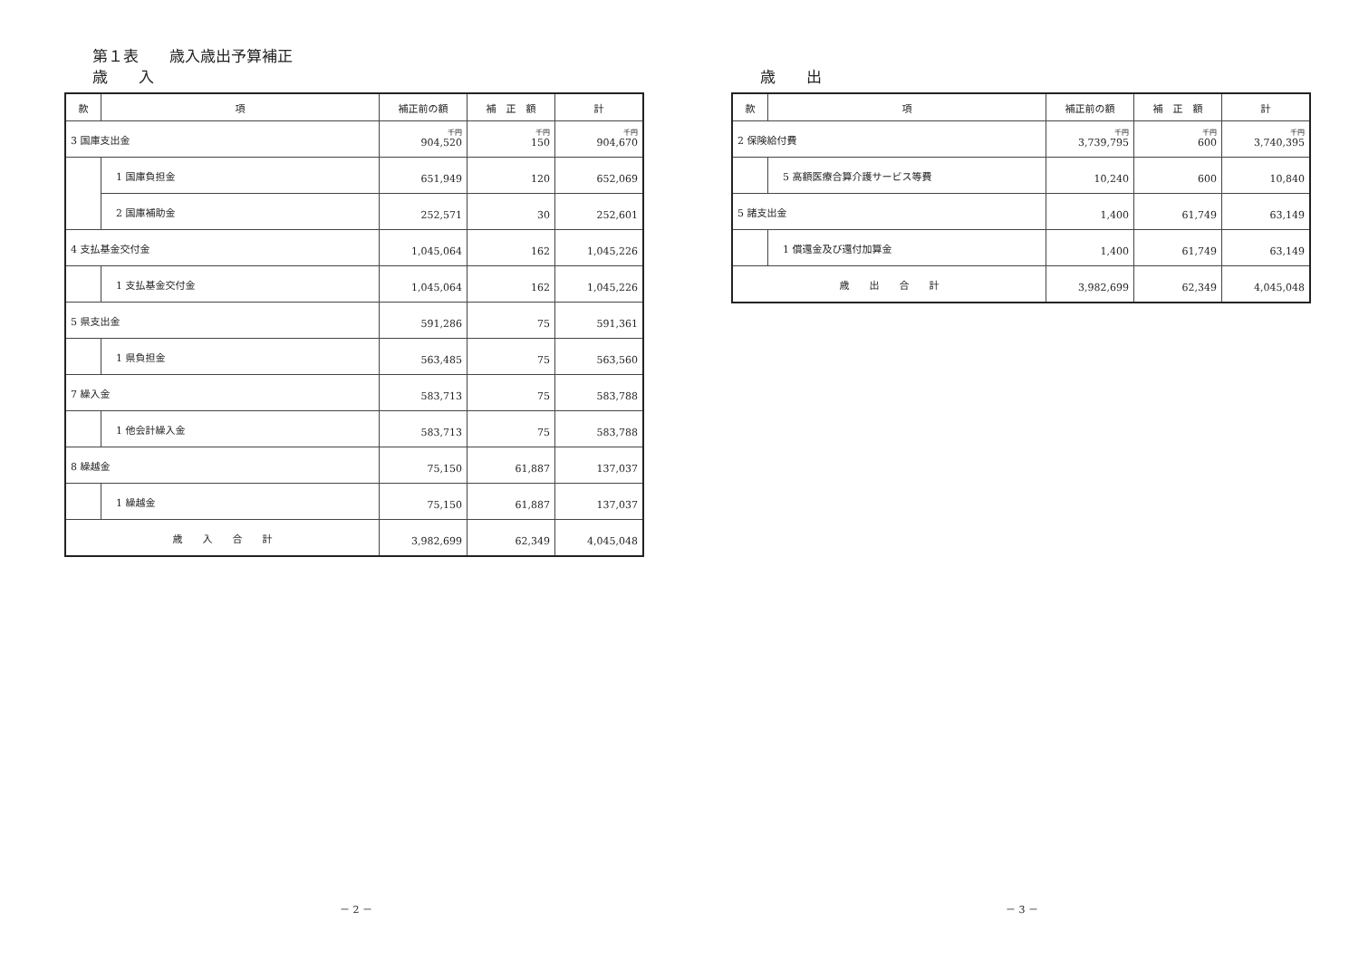第１表　　歳入歳出予算補正
歳　　入
| 款 | 項 | 補正前の額 | 補 正 額 | 計 |
| --- | --- | --- | --- | --- |
| 3 国庫支出金 | | 千円 904,520 | 千円 150 | 千円 904,670 |
| | 1 国庫負担金 | 651,949 | 120 | 652,069 |
| | 2 国庫補助金 | 252,571 | 30 | 252,601 |
| 4 支払基金交付金 | | 1,045,064 | 162 | 1,045,226 |
| | 1 支払基金交付金 | 1,045,064 | 162 | 1,045,226 |
| 5 県支出金 | | 591,286 | 75 | 591,361 |
| | 1 県負担金 | 563,485 | 75 | 563,560 |
| 7 繰入金 | | 583,713 | 75 | 583,788 |
| | 1 他会計繰入金 | 583,713 | 75 | 583,788 |
| 8 繰越金 | | 75,150 | 61,887 | 137,037 |
| | 1 繰越金 | 75,150 | 61,887 | 137,037 |
| 歳 入 合 計 | | 3,982,699 | 62,349 | 4,045,048 |
－ 2 －
歳　　出
| 款 | 項 | 補正前の額 | 補 正 額 | 計 |
| --- | --- | --- | --- | --- |
| 2 保険給付費 | | 千円 3,739,795 | 千円 600 | 千円 3,740,395 |
| | 5 高額医療合算介護サービス等費 | 10,240 | 600 | 10,840 |
| 5 諸支出金 | | 1,400 | 61,749 | 63,149 |
| | 1 償還金及び還付加算金 | 1,400 | 61,749 | 63,149 |
| 歳 出 合 計 | | 3,982,699 | 62,349 | 4,045,048 |
－ 3 －